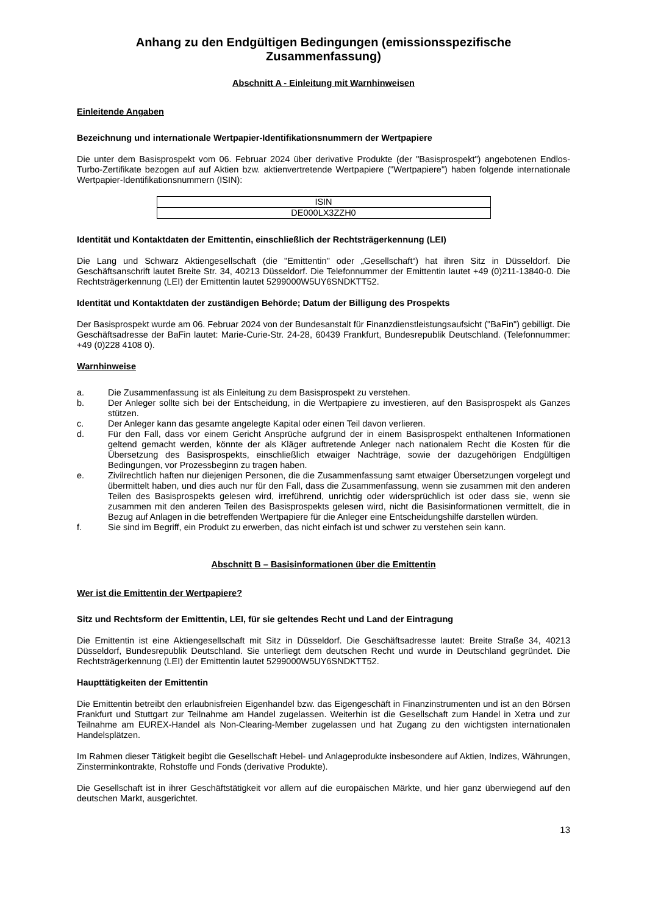Anhang zu den Endgültigen Bedingungen (emissionsspezifische Zusammenfassung)
Abschnitt A - Einleitung mit Warnhinweisen
Einleitende Angaben
Bezeichnung und internationale Wertpapier-Identifikationsnummern der Wertpapiere
Die unter dem Basisprospekt vom 06. Februar 2024 über derivative Produkte (der "Basisprospekt") angebotenen Endlos-Turbo-Zertifikate bezogen auf auf Aktien bzw. aktienvertretende Wertpapiere ("Wertpapiere") haben folgende internationale Wertpapier-Identifikationsnummern (ISIN):
| ISIN |
| DE000LX3ZZH0 |
Identität und Kontaktdaten der Emittentin, einschließlich der Rechtsträgerkennung (LEI)
Die Lang und Schwarz Aktiengesellschaft (die "Emittentin" oder „Gesellschaft“) hat ihren Sitz in Düsseldorf. Die Geschäftsanschrift lautet Breite Str. 34, 40213 Düsseldorf. Die Telefonnummer der Emittentin lautet +49 (0)211-13840-0. Die Rechtsträgerkennung (LEI) der Emittentin lautet 5299000W5UY6SNDKTT52.
Identität und Kontaktdaten der zuständigen Behörde; Datum der Billigung des Prospekts
Der Basisprospekt wurde am 06. Februar 2024 von der Bundesanstalt für Finanzdienstleistungsaufsicht ("BaFin") gebilligt. Die Geschäftsadresse der BaFin lautet: Marie-Curie-Str. 24-28, 60439 Frankfurt, Bundesrepublik Deutschland. (Telefonnummer: +49 (0)228 4108 0).
Warnhinweise
a. Die Zusammenfassung ist als Einleitung zu dem Basisprospekt zu verstehen.
b. Der Anleger sollte sich bei der Entscheidung, in die Wertpapiere zu investieren, auf den Basisprospekt als Ganzes stützen.
c. Der Anleger kann das gesamte angelegte Kapital oder einen Teil davon verlieren.
d. Für den Fall, dass vor einem Gericht Ansprüche aufgrund der in einem Basisprospekt enthaltenen Informationen geltend gemacht werden, könnte der als Kläger auftretende Anleger nach nationalem Recht die Kosten für die Übersetzung des Basisprospekts, einschließlich etwaiger Nachträge, sowie der dazugehörigen Endgültigen Bedingungen, vor Prozessbeginn zu tragen haben.
e. Zivilrechtlich haften nur diejenigen Personen, die die Zusammenfassung samt etwaiger Übersetzungen vorgelegt und übermittelt haben, und dies auch nur für den Fall, dass die Zusammenfassung, wenn sie zusammen mit den anderen Teilen des Basisprospekts gelesen wird, irreführend, unrichtig oder widersprüchlich ist oder dass sie, wenn sie zusammen mit den anderen Teilen des Basisprospekts gelesen wird, nicht die Basisinformationen vermittelt, die in Bezug auf Anlagen in die betreffenden Wertpapiere für die Anleger eine Entscheidungshilfe darstellen würden.
f. Sie sind im Begriff, ein Produkt zu erwerben, das nicht einfach ist und schwer zu verstehen sein kann.
Abschnitt B – Basisinformationen über die Emittentin
Wer ist die Emittentin der Wertpapiere?
Sitz und Rechtsform der Emittentin, LEI, für sie geltendes Recht und Land der Eintragung
Die Emittentin ist eine Aktiengesellschaft mit Sitz in Düsseldorf. Die Geschäftsadresse lautet: Breite Straße 34, 40213 Düsseldorf, Bundesrepublik Deutschland. Sie unterliegt dem deutschen Recht und wurde in Deutschland gegründet. Die Rechtsträgerkennung (LEI) der Emittentin lautet 5299000W5UY6SNDKTT52.
Haupttätigkeiten der Emittentin
Die Emittentin betreibt den erlaubnisfreien Eigenhandel bzw. das Eigengeschäft in Finanzinstrumenten und ist an den Börsen Frankfurt und Stuttgart zur Teilnahme am Handel zugelassen. Weiterhin ist die Gesellschaft zum Handel in Xetra und zur Teilnahme am EUREX-Handel als Non-Clearing-Member zugelassen und hat Zugang zu den wichtigsten internationalen Handelsplätzen.
Im Rahmen dieser Tätigkeit begibt die Gesellschaft Hebel- und Anlageprodukte insbesondere auf Aktien, Indizes, Währungen, Zinsterminkontrakte, Rohstoffe und Fonds (derivative Produkte).
Die Gesellschaft ist in ihrer Geschäftstätigkeit vor allem auf die europäischen Märkte, und hier ganz überwiegend auf den deutschen Markt, ausgerichtet.
13